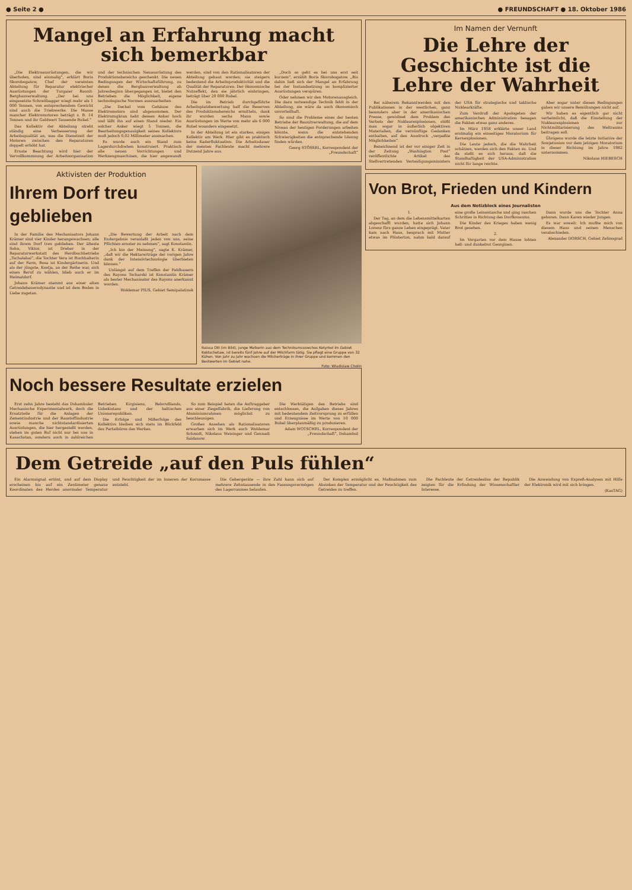● Seite 2 ● ● FREUNDSCHAFT ● 18. Oktober 1986
Mangel an Erfahrung macht sich bemerkbar
„Die Elektroausrüstungen, die wir überholen, sind einmalig“, erklärt Boris Skorobogatow, Chef der vereinten Abteilung für Reparatur elektrischer Ausrüstungen der Turgaier Bauxit-Bergbauverwaltung. „Der bei uns eingesetzte Schreitbagger wiegt mehr als 1 000 Tonnen, von entsprechendem Gewicht sind auch die Triebwerke. Die Masse mancher Elektromotoren beträgt z. B. 14 Tonnen und ihr Geldwert Tausende Rubel.“
Das Kollektiv der Abteilung strebt ständig eine Verbesserung der Arbeitsqualität an, was die Dienstzeit der Motoren zwischen den Reparaturen doppelt erhöht hat.
Ernste Beachtung wird hier der Vervollkommnung der Arbeitsorganisation und der technischen Neuausrüstung des Produktionsbereichs geschenkt. Die neuen Bedingungen der Wirtschaftsführung, zu denen die Bergbauverwaltung ab Jahresbeginn übergegangen ist, bietet den Betrieben die Möglichkeit, eigene technologische Normen auszuarbeiten.
„Die Deckel vom Gehäuse des Elektromotors sind abgenommen. Der Elektrozugkran hebt dessen Anker hoch und läßt ihn auf einen Stand nieder. Ein solcher Anker wiegt 5 Tonnen, die Bearbeitungsgenauigkeit seines Kollektors muß jedoch 0,02 Millimeter ausmachen.
Es wurde auch ein Stand zum Lagerdurchdrehen konstruiert. Praktisch alle neuen Vorrichtungen und Werkzeugmaschinen, die hier angewandt werden, sind von den Rationalisatoren der Abteilung gebaut worden; sie steigern bedeutend die Arbeitsproduktivität und die Qualität der Reparaturen. Der ökonomische Nutzeffekt, den sie jährlich einbringen, beträgt über 20 000 Rubel.
Die im Betrieb durchgeführte Arbeitsplatzbewertung half die Reserven des Produktionsbereichs ermitteln, dank ihr wurden sechs Mann sowie Ausrüstungen im Werte von mehr als 6 000 Rubel woanders eingesetzt.
In der Abteilung ist ein starkes, einiges Kollektiv am Werk. Hier gibt es praktisch keine Kaderfluktuation. Die Arbeitsdauer der meisten Fachleute macht mehrere Dutzend Jahre aus.
„Doch so geht es bei uns erst seit kurzem“, erzählt Boris Skorobogatow. „Bis dahin ließ sich der Mangel an Erfahrung bei der Instandsetzung so komplizierter Ausrüstungen verspüren.
Oder nehmen wir den Motorenausgleich. Die dazu notwendige Technik fehlt in der Abteilung, sie wäre da auch ökonomisch unvorteilhaft.
So sind die Probleme eines der besten Betriebe der Bauxitverwaltung, die auf dem Niveau der heutigen Forderungen arbeiten könnte, wenn die entstehenden Schwierigkeiten die entsprechende Lösung finden würden.
Georg STÖSSEL, Korrespondent der „Freundschaft“
Aktivisten der Produktion
Ihrem Dorf treu geblieben
In der Familie des Mechanisators Johann Krämer sind vier Kinder herangewachsen; alle sind ihrem Dorf treu geblieben. Der älteste Sohn, Viktor, ist Dreher in der Reparaturwerkstatt des Herdbuchbetriebs „Tschalabai“, die Tochter Vera ist Buchhalterin auf der Farm, Rosa ist Kindergärtnerin. Und als der jüngste, Kostja, an der Reihe war, sich einen Beruf zu wählen, blieb auch er im Heimatdorf.
Johann Krämer stammt aus einer alten Getreidebauerndynastie und ist dem Boden in Liebe zugetan.
„Die Bewertung der Arbeit nach dem Endergebnis veranlaßt jeden von uns, seine Pflichten ernster zu nehmen“, sagt Konstantin.
„Ich bin der Meinung“, sagte K. Krämer, „daß wir die Hektarerträge der vorigen Jahre dank der Intensivtechnologie überbieten können.“
Unlängst auf dem Treffen der Feldbauern des Rayons Tscharski ist Konstantin Krämer als bester Mechanisator des Rayons anerkannt worden.
Woldemar PIUS, Gebiet Semipalatinsk
Raissa Ott (im Bild), junge Melkerin aus dem Technikumssowchos Kotyrkol im Gebiet Koktschetaw, ist bereits fünf Jahre auf der Milchfarm tätig. Sie pflegt eine Gruppe von 32 Kühen. Von Jahr zu Jahr wachsen die Milcherträge in ihrer Gruppe und kommen den Bestwerten im Gebiet nahe.
Foto: Wladislaw Cholin
Noch bessere Resultate erzielen
Erst zehn Jahre besteht das Dshambuler Mechanische Experimentalwerk, doch die Ersatzteile für die Anlagen der Zementindustrie und der Baustoffindustrie sowie manche nichtstandardisierten Ausrüstungen, die hier hergestellt werden, stehen im guten Ruf nicht nur bei uns in Kasachstan, sondern auch in zahlreichen Betrieben Kirgisiens, Belorußlands, Usbekistans und der baltischen Unionsrepubliken.
Die Erfolge und Mißerfolge des Kollektivs bleiben sich stets im Blickfeld des Parteibüros des Werkes.
So zum Beispiel baten die Auftraggeber aus einer Ziegelfabrik, die Lieferung von Aluminiumrahmen möglichst zu beschleunigen.
Großes Ansehen als Rationalisatoren erwarben sich im Werk auch Woldemar Schmidt, Nikolaus Weisinger und Gennadi Saidanow.
Die Werktätigen des Betriebs sind entschlossen, die Aufgaben dieses Jahres mit bedeutendem Zeitvorsprung zu erfüllen und Erzeugnisse im Werte von 10 000 Rubel überplanmäßig zu produzieren.
Adam WOTSCHEL, Korrespondent der „Freundschaft“, Dshambul
Im Namen der Vernunft
Die Lehre der Geschichte ist die Lehre der Wahrheit
Bei näherem Bekanntwerden mit den Publikationen in der westlichen, ganz besonders aber in der amerikanischen Presse, gewidmet dem Problem des Verbots der Nuklearexplosionen, stößt man sogar in äußerlich objektiven Materialien, die vernünftige Gedanken enthalten, auf den Ausdruck „verpaßte Möglichkeiten“.
Bezeichnend ist der vor einiger Zeit in der Zeitung „Washington Post“ veröffentlichte Artikel des Stellvertretenden Verteidigungsministers der USA für strategische und taktische Nuklearkräfte.
Zum Verdruß der Apologeten der amerikanischen Administration besagen die Fakten etwas ganz anderes.
Im März 1958 erklärte unser Land erstmalig ein einseitiges Moratorium für Kernexplosionen.
Die Leute jedoch, die die Wahrheit schätzen, werden sich den Fakten zu. Und da stellt es sich heraus, daß die Standhaftigkeit der USA-Administration nicht für lange reichte.
Aber sogar unter diesen Bedingungen gaben wir unsere Bemühungen nicht auf.
Wir haben es eigentlich gar nicht verheimlicht, daß die Einstellung der Nuklearexplosionen zur Nichtmilitarisierung des Weltraums beitragen soll.
Übrigens wurde die letzte Initiative der Sowjetunion vor dem jetzigen Moratorium in dieser Richtung im Jahre 1982 unternommen.
Nikolaus HIEBESCH
Von Brot, Frieden und Kindern
Aus dem Notizblock eines Journalisten
1.
Der Tag, an dem die Lebensmittelkarten abgeschafft wurden, hatte sich Johann Lorenz fürs ganze Leben eingeprägt. Vater kam nach Haus, besprach mit Mutter etwas im Flüsterton, nahm bald darauf eine große Leinentasche und ging raschen Schrittes in Richtung des Dorfkonsums.
Die Kinder des Krieges haben wenig Brot gesehen.
2.
Im Vorgarten vor dem Hause lohten hell- und dunkelrot Georginen.
Dann wurde uns die Tochter Anna geboren. Dann Karen wieder Jungen.
Es war soweit: Ich mußte mich von diesem Haus und seinen Menschen verabschieden.
Alexander DORSCH, Gebiet Zelinograd
Dem Getreide „auf den Puls fühlen“
Ein Alarmsignal ertönt, und auf dem Display erscheinen bis auf ein Zentimeter genaue Koordinaten des Herdes anormaler Temperatur und Feuchtigkeit der im Inneren der Kornmasse entsteht.
Die Gebergeräte — ihre Zahl kann sich auf mehrere Zehntausende in den Fassungsvermögen des Lagerraumes belaufen.
Der Komplex ermöglicht es, Maßnahmen zum Absinken der Temperatur und der Feuchtigkeit des Getreides zu treffen.
Die Fachleute der Getreidesilos der Republik zeigten für die Erfindung der Wissenschaftler Interesse.
Die Anwendung von Expreß-Analysen mit Hilfe der Elektronik wird mit sich bringen.
(KasTAG)